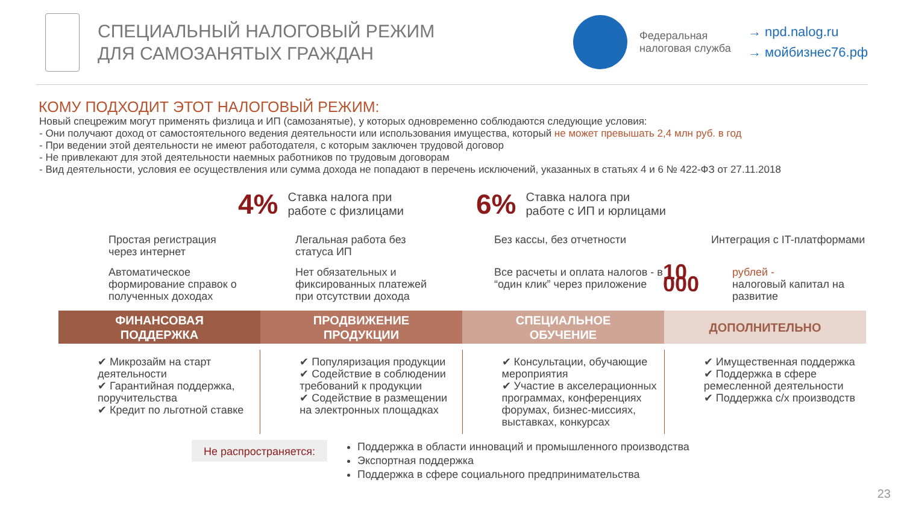СПЕЦИАЛЬНЫЙ НАЛОГОВЫЙ РЕЖИМ
ДЛЯ САМОЗАНЯТЫХ ГРАЖДАН
Федеральная налоговая служба
→ npd.nalog.ru
→ мойбизнес76.рф
КОМУ ПОДХОДИТ ЭТОТ НАЛОГОВЫЙ РЕЖИМ:
Новый спецрежим могут применять физлица и ИП (самозанятые), у которых одновременно соблюдаются следующие условия:
- Они получают доход от самостоятельного ведения деятельности или использования имущества, который не может превышать 2,4 млн руб. в год
- При ведении этой деятельности не имеют работодателя, с которым заключен трудовой договор
- Не привлекают для этой деятельности наемных работников по трудовым договорам
- Вид деятельности, условия ее осуществления или сумма дохода не попадают в перечень исключений, указанных в статьях 4 и 6 № 422-ФЗ от 27.11.2018
4% Ставка налога при
работе с физлицами
6% Ставка налога при
работе с ИП и юрлицами
Простая регистрация через интернет
Легальная работа без статуса ИП
Без кассы, без отчетности
Интеграция с IT-платформами
Автоматическое формирование справок о полученных доходах
Нет обязательных и фиксированных платежей при отсутствии дохода
Все расчеты и оплата налогов - в “один клик” через приложение
10 000 рублей -
налоговый капитал на развитие
ФИНАНСОВАЯ
ПОДДЕРЖКА
ПРОДВИЖЕНИЕ
ПРОДУКЦИИ
СПЕЦИАЛЬНОЕ
ОБУЧЕНИЕ
ДОПОЛНИТЕЛЬНО
✔ Микрозайм на старт деятельности
✔ Гарантийная поддержка, поручительства
✔ Кредит по льготной ставке
✔ Популяризация продукции
✔ Содействие в соблюдении требований к продукции
✔ Содействие в размещении на электронных площадках
✔ Консультации, обучающие мероприятия
✔ Участие в акселерационных программах, конференциях форумах, бизнес-миссиях, выставках, конкурсах
✔ Имущественная поддержка
✔ Поддержка в сфере ремесленной деятельности
✔ Поддержка с/х производств
Не распространяется:
Поддержка в области инноваций и промышленного производства
Экспортная поддержка
Поддержка в сфере социального предпринимательства
23